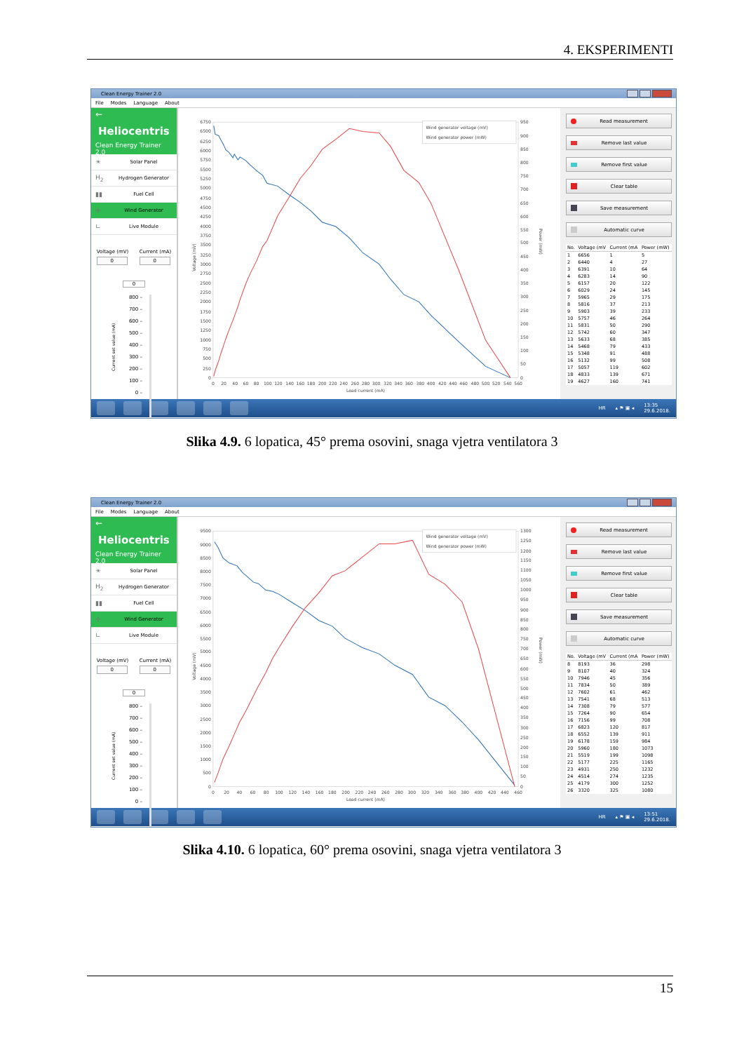4. EKSPERIMENTI
Clean Energy Trainer 2.0
File Modes Language About
←
Heliocentris
Clean Energy Trainer 2.0
☀ Solar Panel
H<sub>2</sub> Hydrogen Generator
▮▮ Fuel Cell
✢ Wind Generator
∟ Live Module
Voltage (mV)
0
Current (mA)
0
0
Current set value (mA)
800 –
700 –
600 –
500 –
400 –
300 –
200 –
100 –
0 –
0
250
500
750
1000
1250
1500
1750
2000
2250
2500
2750
3000
3250
3500
3750
4000
4250
4500
4750
5000
5250
5500
5750
6000
6250
6500
6750
0
50
100
150
200
250
300
350
400
450
500
550
600
650
700
750
800
850
900
950
0
20
40
60
80
100
120
140
160
180
200
220
240
260
280
300
320
340
360
380
400
420
440
460
480
500
520
540
560
Load current (mA)
Voltage (mV)
Power (mW)
Wind generator voltage (mV)
Wind generator power (mW)
Read measurement
Remove last value
Remove first value
Clear table
Save measurement
Automatic curve
| No. | Voltage (mV | Current (mA | Power (mW) |
| --- | --- | --- | --- |
| 1 | 6656 | 1 | 5 |
| 2 | 6440 | 4 | 27 |
| 3 | 6391 | 10 | 64 |
| 4 | 6283 | 14 | 90 |
| 5 | 6157 | 20 | 122 |
| 6 | 6029 | 24 | 145 |
| 7 | 5965 | 29 | 175 |
| 8 | 5816 | 37 | 213 |
| 9 | 5903 | 39 | 233 |
| 10 | 5757 | 46 | 264 |
| 11 | 5831 | 50 | 290 |
| 12 | 5742 | 60 | 347 |
| 13 | 5633 | 68 | 385 |
| 14 | 5468 | 79 | 433 |
| 15 | 5348 | 91 | 488 |
| 16 | 5132 | 99 | 508 |
| 17 | 5057 | 119 | 602 |
| 18 | 4833 | 139 | 671 |
| 19 | 4627 | 160 | 741 |
HR ▴ ⚑ ▣ ◂ 13:35
29.6.2018.
Slika 4.9. 6 lopatica, 45° prema osovini, snaga vjetra ventilatora 3
Clean Energy Trainer 2.0
File Modes Language About
←
Heliocentris
Clean Energy Trainer 2.0
☀ Solar Panel
H<sub>2</sub> Hydrogen Generator
▮▮ Fuel Cell
✢ Wind Generator
∟ Live Module
Voltage (mV)
0
Current (mA)
0
0
Current set value (mA)
800 –
700 –
600 –
500 –
400 –
300 –
200 –
100 –
0 –
0
500
1000
1500
2000
2500
3000
3500
4000
4500
5000
5500
6000
6500
7000
7500
8000
8500
9000
9500
0
50
100
150
200
250
300
350
400
450
500
550
600
650
700
750
800
850
900
950
1000
1050
1100
1150
1200
1250
1300
0
20
40
60
80
100
120
140
160
180
200
220
240
260
280
300
320
340
360
380
400
420
440
460
Load current (mA)
Voltage (mV)
Power (mW)
Wind generator voltage (mV)
Wind generator power (mW)
Read measurement
Remove last value
Remove first value
Clear table
Save measurement
Automatic curve
| No. | Voltage (mV | Current (mA | Power (mW) |
| --- | --- | --- | --- |
| 8 | 8193 | 36 | 298 |
| 9 | 8107 | 40 | 324 |
| 10 | 7946 | 45 | 356 |
| 11 | 7834 | 50 | 389 |
| 12 | 7602 | 61 | 462 |
| 13 | 7541 | 68 | 513 |
| 14 | 7308 | 79 | 577 |
| 15 | 7264 | 90 | 654 |
| 16 | 7156 | 99 | 708 |
| 17 | 6823 | 120 | 817 |
| 18 | 6552 | 139 | 911 |
| 19 | 6178 | 159 | 984 |
| 20 | 5960 | 180 | 1073 |
| 21 | 5519 | 199 | 1098 |
| 22 | 5177 | 225 | 1165 |
| 23 | 4931 | 250 | 1232 |
| 24 | 4514 | 274 | 1235 |
| 25 | 4179 | 300 | 1252 |
| 26 | 3320 | 325 | 1080 |
HR ▴ ⚑ ▣ ◂ 13:51
29.6.2018.
Slika 4.10. 6 lopatica, 60° prema osovini, snaga vjetra ventilatora 3
15